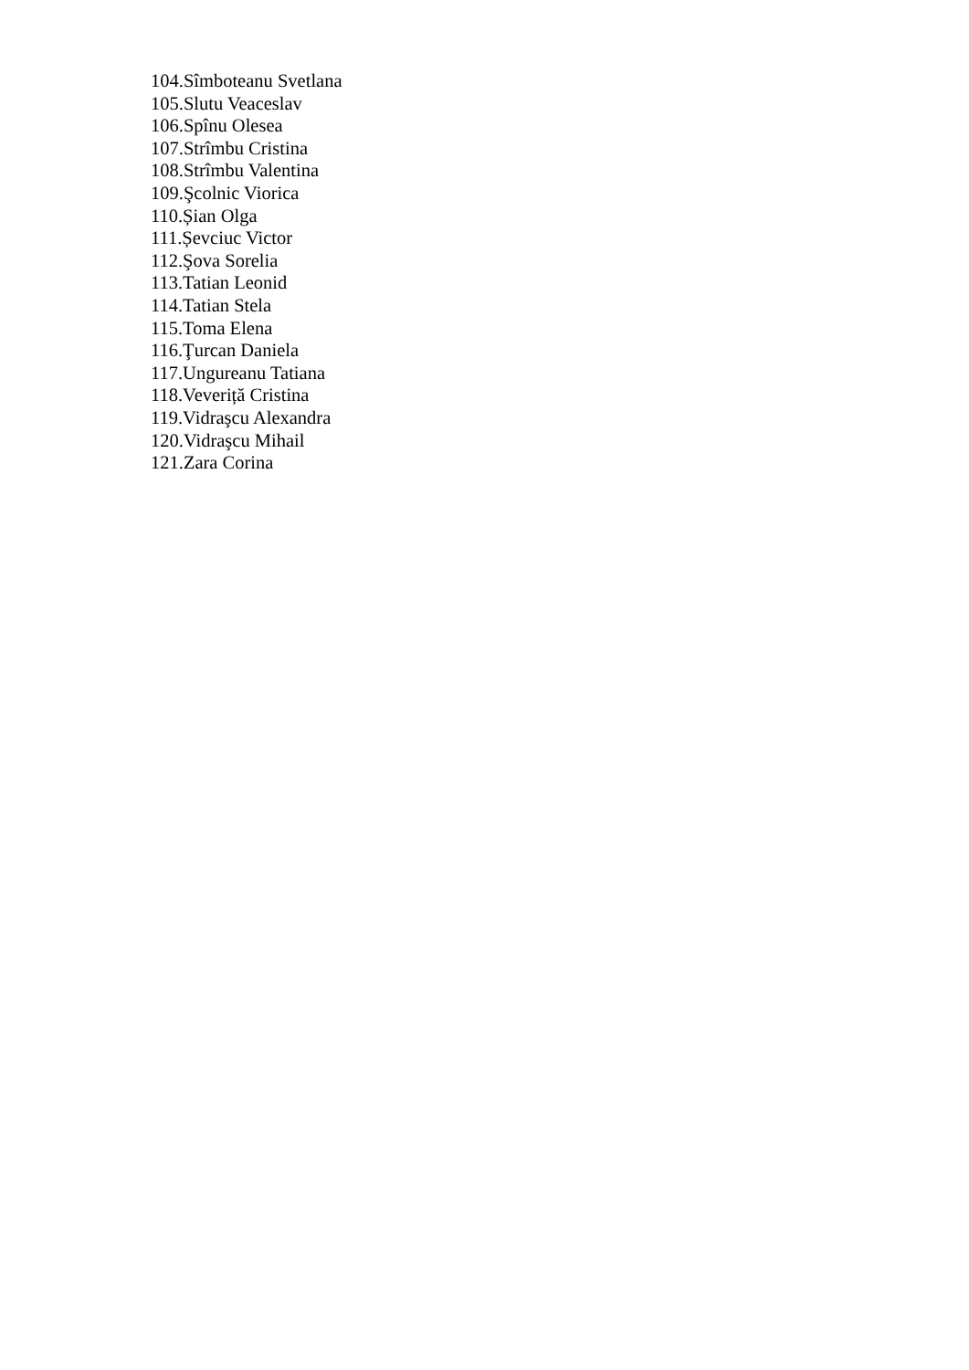104.Sîmboteanu Svetlana
105.Slutu Veaceslav
106.Spînu Olesea
107.Strîmbu Cristina
108.Strîmbu Valentina
109.Şcolnic Viorica
110.Șian Olga
111.Șevciuc Victor
112.Şova Sorelia
113.Tatian Leonid
114.Tatian Stela
115.Toma Elena
116.Ţurcan Daniela
117.Ungureanu Tatiana
118.Veveriță Cristina
119.Vidraşcu Alexandra
120.Vidraşcu Mihail
121.Zara Corina